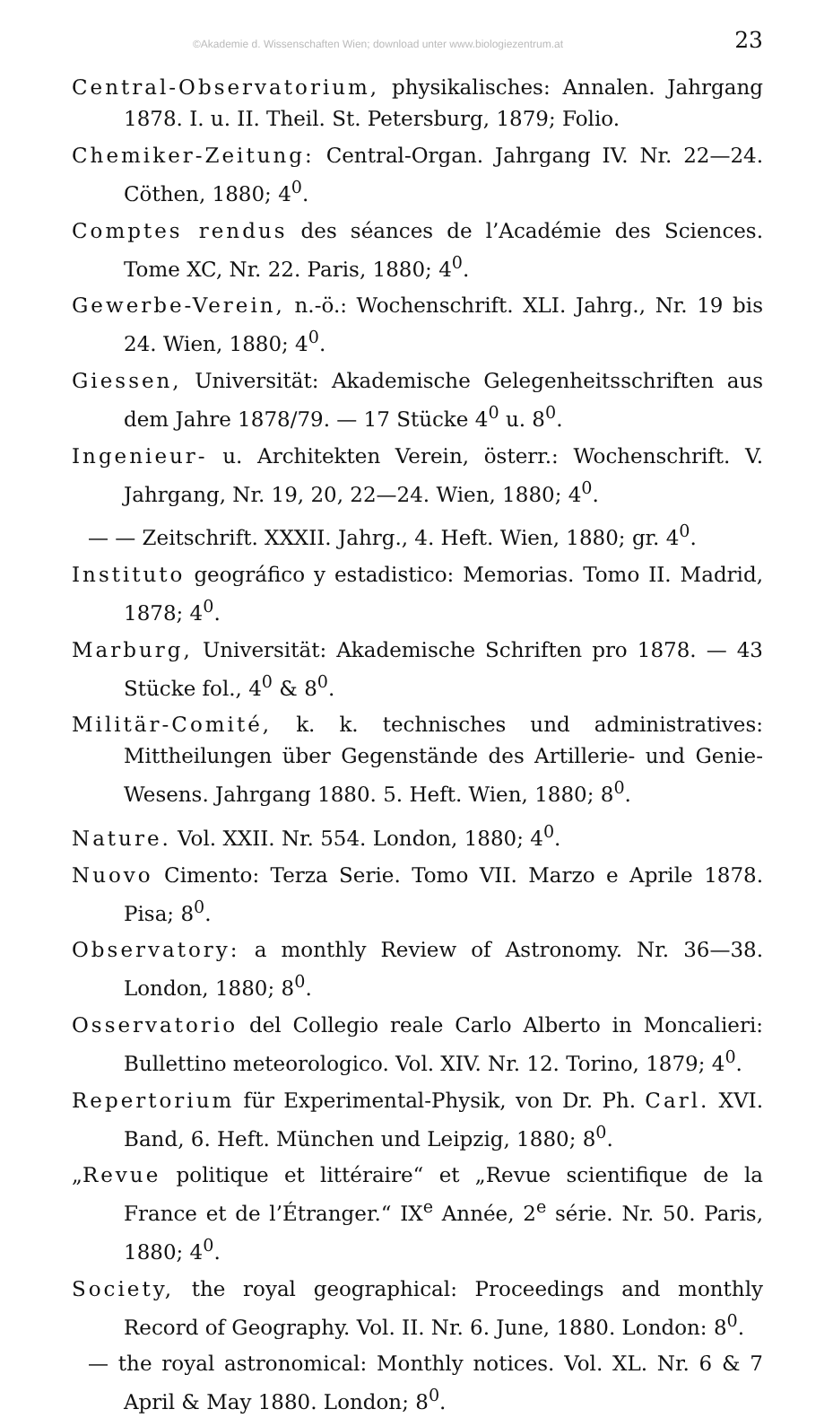©Akademie d. Wissenschaften Wien; download unter www.biologiezentrum.at 23
Central-Observatorium, physikalisches: Annalen. Jahrgang 1878. I. u. II. Theil. St. Petersburg, 1879; Folio.
Chemiker-Zeitung: Central-Organ. Jahrgang IV. Nr. 22—24. Cöthen, 1880; 4<sup>0</sup>.
Comptes rendus des séances de l’Académie des Sciences. Tome XC, Nr. 22. Paris, 1880; 4<sup>0</sup>.
Gewerbe-Verein, n.-ö.: Wochenschrift. XLI. Jahrg., Nr. 19 bis 24. Wien, 1880; 4<sup>0</sup>.
Giessen, Universität: Akademische Gelegenheitsschriften aus dem Jahre 1878/79. — 17 Stücke 4<sup>0</sup> u. 8<sup>0</sup>.
Ingenieur- u. Architekten Verein, österr.: Wochenschrift. V. Jahrgang, Nr. 19, 20, 22—24. Wien, 1880; 4<sup>0</sup>.
— — Zeitschrift. XXXII. Jahrg., 4. Heft. Wien, 1880; gr. 4<sup>0</sup>.
Instituto geográfico y estadistico: Memorias. Tomo II. Madrid, 1878; 4<sup>0</sup>.
Marburg, Universität: Akademische Schriften pro 1878. — 43 Stücke fol., 4<sup>0</sup> & 8<sup>0</sup>.
Militär-Comité, k. k. technisches und administratives: Mittheilungen über Gegenstände des Artillerie- und Genie-Wesens. Jahrgang 1880. 5. Heft. Wien, 1880; 8<sup>0</sup>.
Nature. Vol. XXII. Nr. 554. London, 1880; 4<sup>0</sup>.
Nuovo Cimento: Terza Serie. Tomo VII. Marzo e Aprile 1878. Pisa; 8<sup>0</sup>.
Observatory: a monthly Review of Astronomy. Nr. 36—38. London, 1880; 8<sup>0</sup>.
Osservatorio del Collegio reale Carlo Alberto in Moncalieri: Bullettino meteorologico. Vol. XIV. Nr. 12. Torino, 1879; 4<sup>0</sup>.
Repertorium für Experimental-Physik, von Dr. Ph. Carl. XVI. Band, 6. Heft. München und Leipzig, 1880; 8<sup>0</sup>.
„Revue politique et littéraire“ et „Revue scientifique de la France et de l’Étranger.“ IX<sup>e</sup> Année, 2<sup>e</sup> série. Nr. 50. Paris, 1880; 4<sup>0</sup>.
Society, the royal geographical: Proceedings and monthly Record of Geography. Vol. II. Nr. 6. June, 1880. London: 8<sup>0</sup>.
— the royal astronomical: Monthly notices. Vol. XL. Nr. 6 & 7 April & May 1880. London; 8<sup>0</sup>.